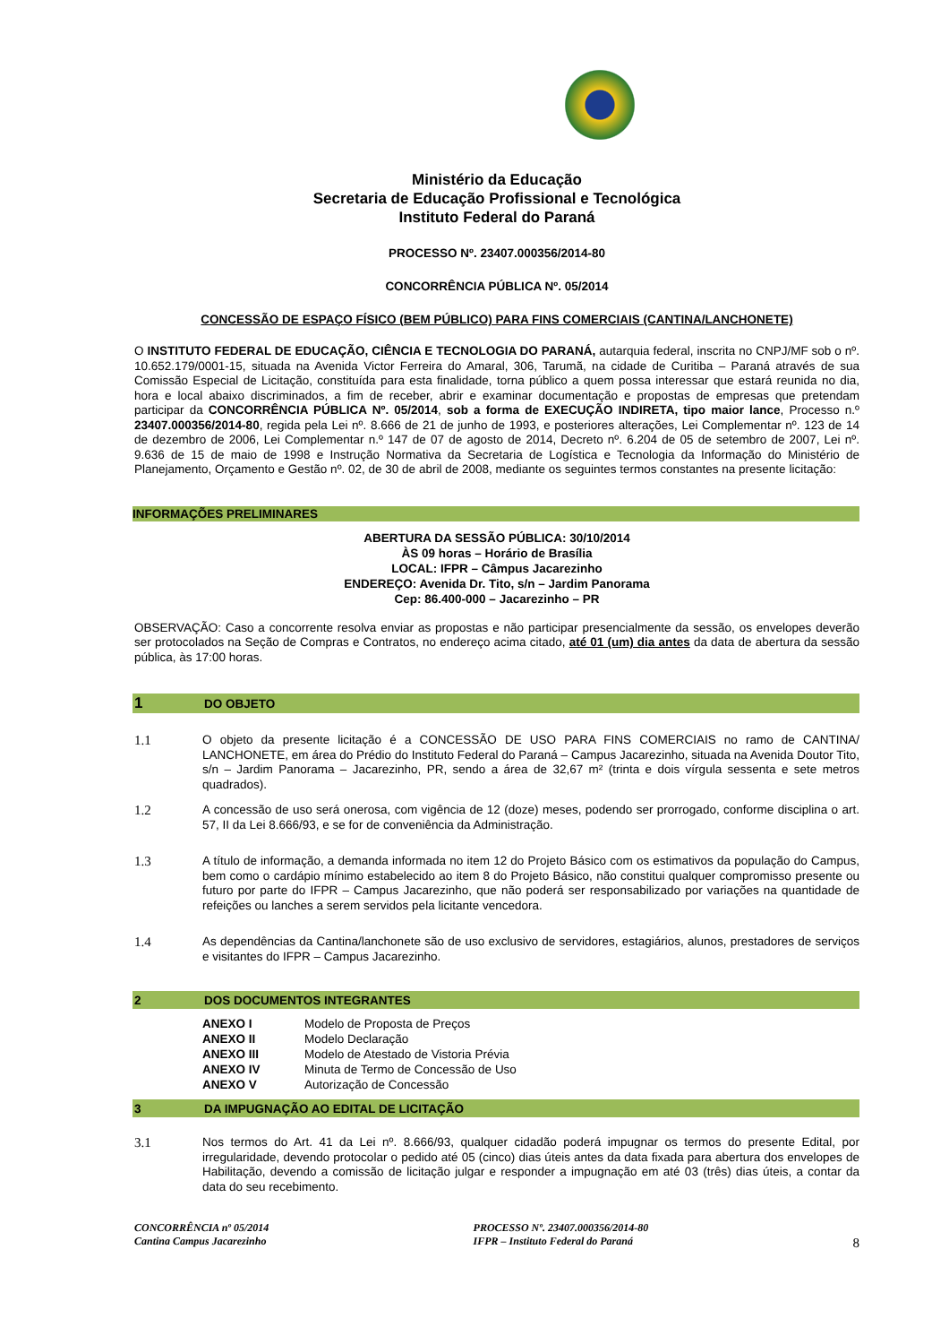Ministério da Educação
Secretaria de Educação Profissional e Tecnológica
Instituto Federal do Paraná
PROCESSO Nº. 23407.000356/2014-80
CONCORRÊNCIA PÚBLICA Nº. 05/2014
CONCESSÃO DE ESPAÇO FÍSICO (BEM PÚBLICO) PARA FINS COMERCIAIS (CANTINA/LANCHONETE)
O INSTITUTO FEDERAL DE EDUCAÇÃO, CIÊNCIA E TECNOLOGIA DO PARANÁ, autarquia federal, inscrita no CNPJ/MF sob o nº. 10.652.179/0001-15, situada na Avenida Victor Ferreira do Amaral, 306, Tarumã, na cidade de Curitiba – Paraná através de sua Comissão Especial de Licitação, constituída para esta finalidade, torna público a quem possa interessar que estará reunida no dia, hora e local abaixo discriminados, a fim de receber, abrir e examinar documentação e propostas de empresas que pretendam participar da CONCORRÊNCIA PÚBLICA Nº. 05/2014, sob a forma de EXECUÇÃO INDIRETA, tipo maior lance, Processo n.º 23407.000356/2014-80, regida pela Lei nº. 8.666 de 21 de junho de 1993, e posteriores alterações, Lei Complementar nº. 123 de 14 de dezembro de 2006, Lei Complementar n.º 147 de 07 de agosto de 2014, Decreto nº. 6.204 de 05 de setembro de 2007, Lei nº. 9.636 de 15 de maio de 1998 e Instrução Normativa da Secretaria de Logística e Tecnologia da Informação do Ministério de Planejamento, Orçamento e Gestão nº. 02, de 30 de abril de 2008, mediante os seguintes termos constantes na presente licitação:
INFORMAÇÕES PRELIMINARES
ABERTURA DA SESSÃO PÚBLICA: 30/10/2014
ÀS 09 horas – Horário de Brasília
LOCAL: IFPR – Câmpus Jacarezinho
ENDEREÇO: Avenida Dr. Tito, s/n – Jardim Panorama
Cep: 86.400-000 – Jacarezinho – PR
OBSERVAÇÃO: Caso a concorrente resolva enviar as propostas e não participar presencialmente da sessão, os envelopes deverão ser protocolados na Seção de Compras e Contratos, no endereço acima citado, até 01 (um) dia antes da data de abertura da sessão pública, às 17:00 horas.
1 DO OBJETO
1.1
O objeto da presente licitação é a CONCESSÃO DE USO PARA FINS COMERCIAIS no ramo de CANTINA/ LANCHONETE, em área do Prédio do Instituto Federal do Paraná – Campus Jacarezinho, situada na Avenida Doutor Tito, s/n – Jardim Panorama – Jacarezinho, PR, sendo a área de 32,67 m² (trinta e dois vírgula sessenta e sete metros quadrados).
1.2
A concessão de uso será onerosa, com vigência de 12 (doze) meses, podendo ser prorrogado, conforme disciplina o art. 57, II da Lei 8.666/93, e se for de conveniência da Administração.
1.3
A título de informação, a demanda informada no item 12 do Projeto Básico com os estimativos da população do Campus, bem como o cardápio mínimo estabelecido ao item 8 do Projeto Básico, não constitui qualquer compromisso presente ou futuro por parte do IFPR – Campus Jacarezinho, que não poderá ser responsabilizado por variações na quantidade de refeições ou lanches a serem servidos pela licitante vencedora.
1.4
As dependências da Cantina/lanchonete são de uso exclusivo de servidores, estagiários, alunos, prestadores de serviços e visitantes do IFPR – Campus Jacarezinho.
2 DOS DOCUMENTOS INTEGRANTES
ANEXO I Modelo de Proposta de Preços
ANEXO II Modelo Declaração
ANEXO III Modelo de Atestado de Vistoria Prévia
ANEXO IV Minuta de Termo de Concessão de Uso
ANEXO V Autorização de Concessão
3 DA IMPUGNAÇÃO AO EDITAL DE LICITAÇÃO
3.1
Nos termos do Art. 41 da Lei nº. 8.666/93, qualquer cidadão poderá impugnar os termos do presente Edital, por irregularidade, devendo protocolar o pedido até 05 (cinco) dias úteis antes da data fixada para abertura dos envelopes de Habilitação, devendo a comissão de licitação julgar e responder a impugnação em até 03 (três) dias úteis, a contar da data do seu recebimento.
CONCORRÊNCIA nº 05/2014
Cantina Campus Jacarezinho
PROCESSO Nº. 23407.000356/2014-80
IFPR – Instituto Federal do Paraná
8